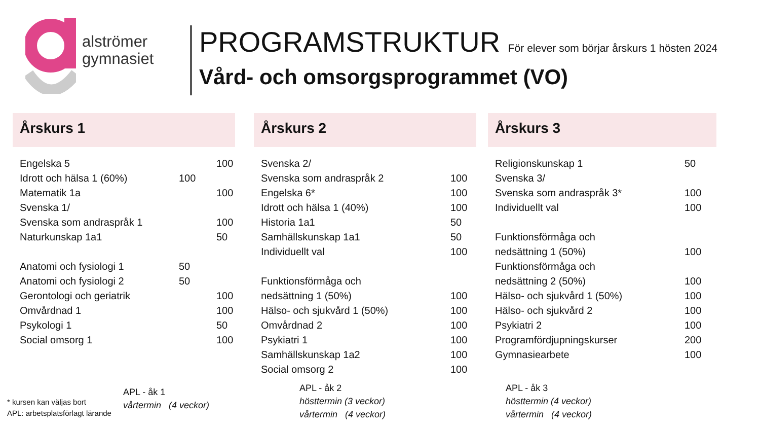alströmer
gymnasiet
PROGRAMSTRUKTUR För elever som börjar årskurs 1 hösten 2024
Vård- och omsorgsprogrammet (VO)
Årskurs 1
| Engelska 5 | | 100 |
| Idrott och hälsa 1 (60%) | 100 | |
| Matematik 1a | | 100 |
| Svenska 1/ | | |
| Svenska som andraspråk 1 | | 100 |
| Naturkunskap 1a1 | | 50 |
| Anatomi och fysiologi 1 | 50 | |
| Anatomi och fysiologi 2 | 50 | |
| Gerontologi och geriatrik | | 100 |
| Omvårdnad 1 | | 100 |
| Psykologi 1 | | 50 |
| Social omsorg 1 | | 100 |
Årskurs 2
| Svenska 2/ | |
| Svenska som andraspråk 2 | 100 |
| Engelska 6* | 100 |
| Idrott och hälsa 1 (40%) | 100 |
| Historia 1a1 | 50 |
| Samhällskunskap 1a1 | 50 |
| Individuellt val | 100 |
| Funktionsförmåga och | |
| nedsättning 1 (50%) | 100 |
| Hälso- och sjukvård 1 (50%) | 100 |
| Omvårdnad 2 | 100 |
| Psykiatri 1 | 100 |
| Samhällskunskap 1a2 | 100 |
| Social omsorg 2 | 100 |
Årskurs 3
| Religionskunskap 1 | 50 |
| Svenska 3/ | |
| Svenska som andraspråk 3* | 100 |
| Individuellt val | 100 |
| Funktionsförmåga och | |
| nedsättning 1 (50%) | 100 |
| Funktionsförmåga och | |
| nedsättning 2 (50%) | 100 |
| Hälso- och sjukvård 1 (50%) | 100 |
| Hälso- och sjukvård 2 | 100 |
| Psykiatri 2 | 100 |
| Programfördjupningskurser | 200 |
| Gymnasiearbete | 100 |
* kursen kan väljas bort
APL: arbetsplatsförlagt lärande
APL - åk 1
vårtermin (4 veckor)
APL - åk 2
hösttermin (3 veckor)
vårtermin (4 veckor)
APL - åk 3
hösttermin (4 veckor)
vårtermin (4 veckor)